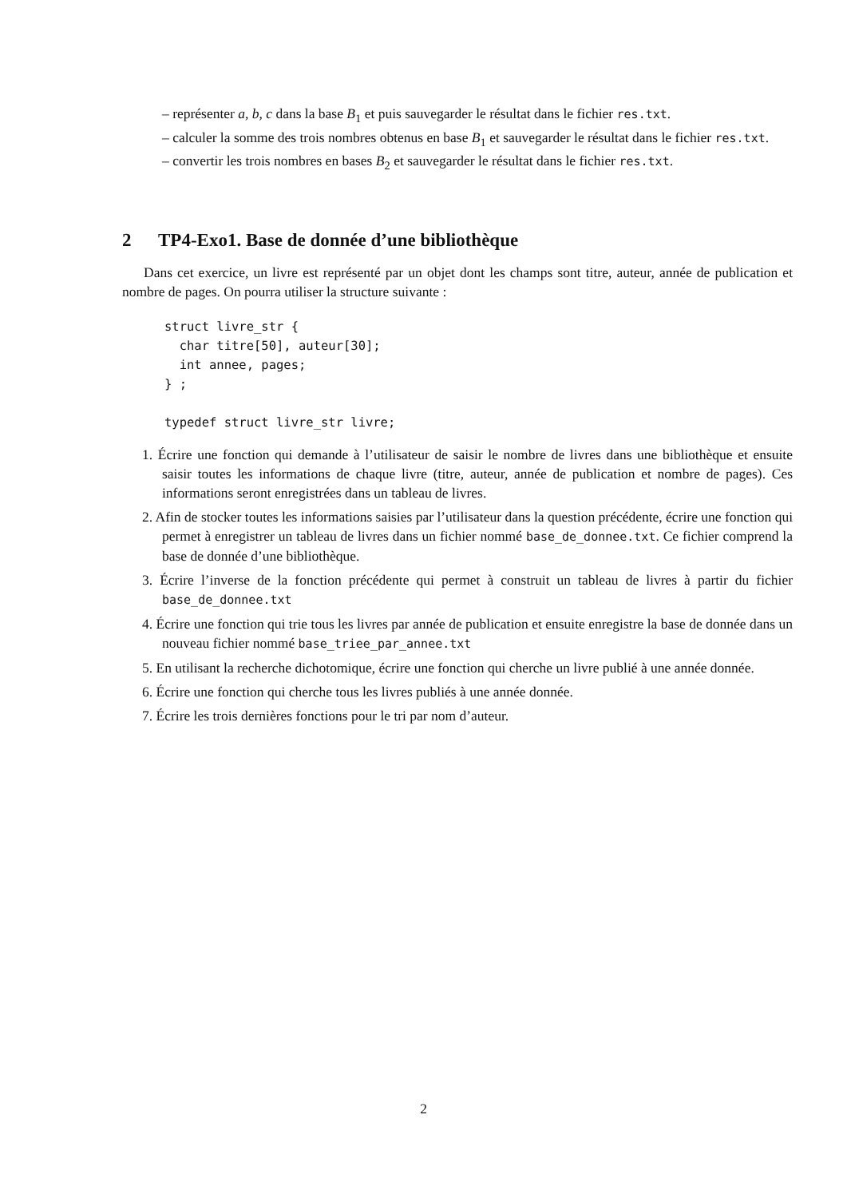– représenter a, b, c dans la base B<sub>1</sub> et puis sauvegarder le résultat dans le fichier res.txt.
– calculer la somme des trois nombres obtenus en base B<sub>1</sub> et sauvegarder le résultat dans le fichier res.txt.
– convertir les trois nombres en bases B<sub>2</sub> et sauvegarder le résultat dans le fichier res.txt.
2 TP4-Exo1. Base de donnée d’une bibliothèque
Dans cet exercice, un livre est représenté par un objet dont les champs sont titre, auteur, année de publication et nombre de pages. On pourra utiliser la structure suivante :
struct livre_str {
  char titre[50], auteur[30];
  int annee, pages;
} ;

typedef struct livre_str livre;
1. Écrire une fonction qui demande à l’utilisateur de saisir le nombre de livres dans une bibliothèque et ensuite saisir toutes les informations de chaque livre (titre, auteur, année de publication et nombre de pages). Ces informations seront enregistrées dans un tableau de livres.
2. Afin de stocker toutes les informations saisies par l’utilisateur dans la question précédente, écrire une fonction qui permet à enregistrer un tableau de livres dans un fichier nommé base_de_donnee.txt. Ce fichier comprend la base de donnée d’une bibliothèque.
3. Écrire l’inverse de la fonction précédente qui permet à construit un tableau de livres à partir du fichier base_de_donnee.txt
4. Écrire une fonction qui trie tous les livres par année de publication et ensuite enregistre la base de donnée dans un nouveau fichier nommé base_triee_par_annee.txt
5. En utilisant la recherche dichotomique, écrire une fonction qui cherche un livre publié à une année donnée.
6. Écrire une fonction qui cherche tous les livres publiés à une année donnée.
7. Écrire les trois dernières fonctions pour le tri par nom d’auteur.
2